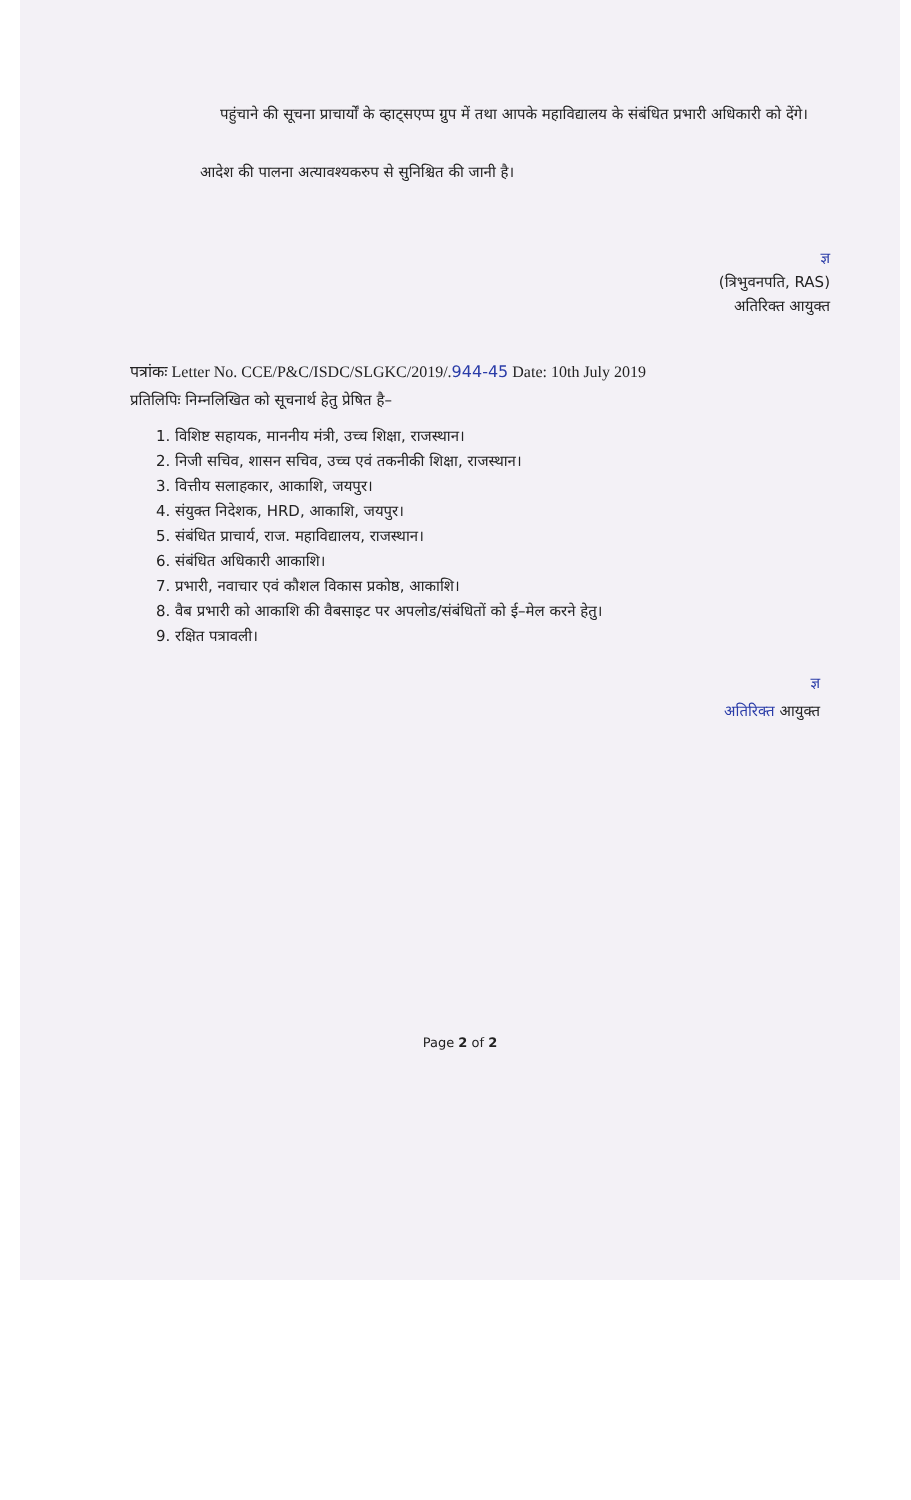पहुंचाने की सूचना प्राचार्यों के व्हाट्सएप्प ग्रुप में तथा आपके महाविद्यालय के संबंधित प्रभारी अधिकारी को देंगे।
आदेश की पालना अत्यावश्यकरुप से सुनिश्चित की जानी है।
ज्ञ
(त्रिभुवनपति, RAS)
अतिरिक्त आयुक्त
पत्रांकः Letter No. CCE/P&C/ISDC/SLGKC/2019/.944-45 Date: 10th July 2019
प्रतिलिपिः निम्नलिखित को सूचनार्थ हेतु प्रेषित है–
1. विशिष्ट सहायक, माननीय मंत्री, उच्च शिक्षा, राजस्थान।
2. निजी सचिव, शासन सचिव, उच्च एवं तकनीकी शिक्षा, राजस्थान।
3. वित्तीय सलाहकार, आकाशि, जयपुर।
4. संयुक्त निदेशक, HRD, आकाशि, जयपुर।
5. संबंधित प्राचार्य, राज. महाविद्यालय, राजस्थान।
6. संबंधित अधिकारी आकाशि।
7. प्रभारी, नवाचार एवं कौशल विकास प्रकोष्ठ, आकाशि।
8. वैब प्रभारी को आकाशि की वैबसाइट पर अपलोड/संबंधितों को ई–मेल करने हेतु।
9. रक्षित पत्रावली।
ज्ञ
अतिरिक्त आयुक्त
Page 2 of 2